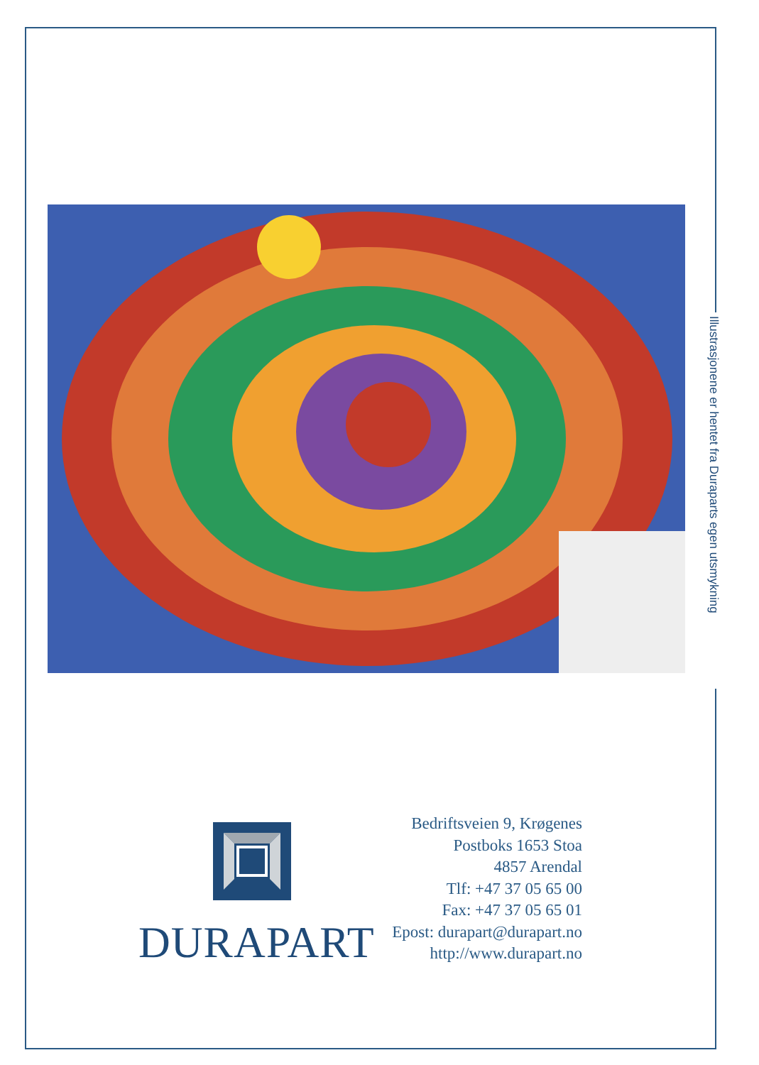Illustrasjonene er hentet fra Duraparts egen utsmykning
DURAPART
Bedriftsveien 9, Krøgenes
Postboks 1653 Stoa
4857 Arendal
Tlf: +47 37 05 65 00
Fax: +47 37 05 65 01
Epost: durapart@durapart.no
http://www.durapart.no